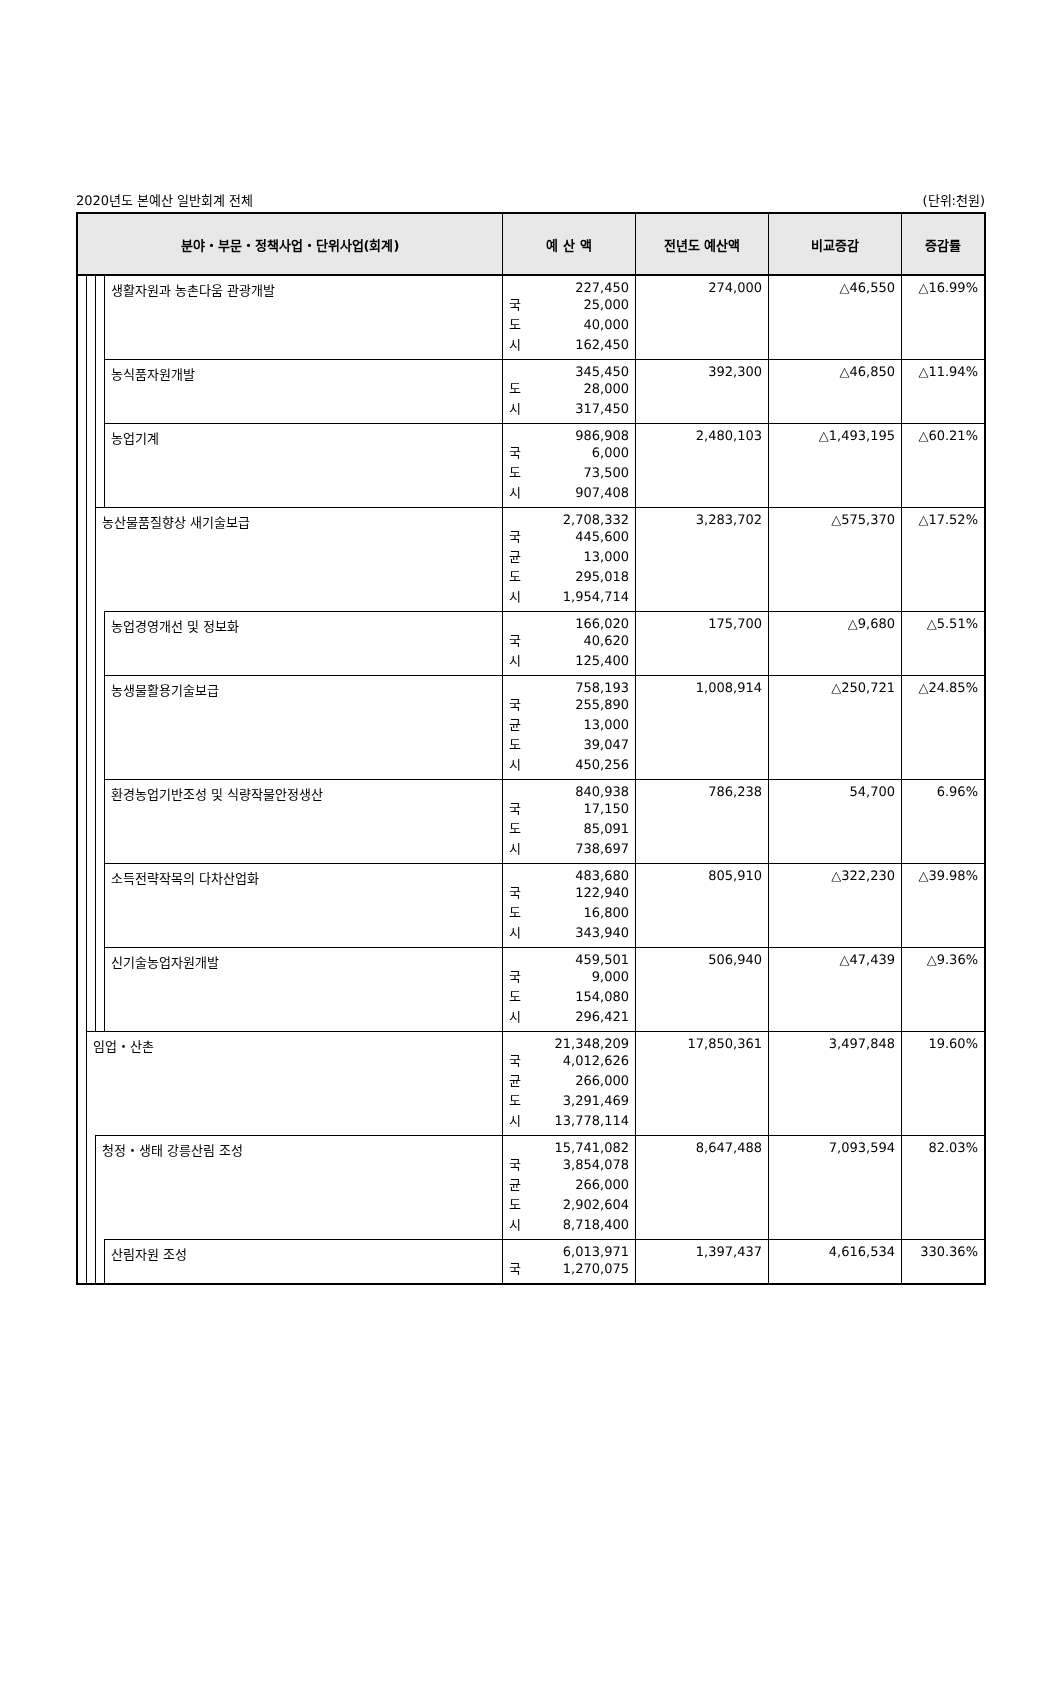2020년도 본예산 일반회계 전체 (단위:천원)
| 분야・부문・정책사업・단위사업(회계) | | | | 예 산 액 | 전년도 예산액 | 비교증감 | 증감률 |
| --- | --- | --- | --- | --- | --- | --- | --- |
| | | | 생활자원과 농촌다움 관광개발 | 227,450 국 25,000 도 40,000 시 162,450 | 274,000 | △46,550 | △16.99% |
| | | | 농식품자원개발 | 345,450 도 28,000 시 317,450 | 392,300 | △46,850 | △11.94% |
| | | | 농업기계 | 986,908 국 6,000 도 73,500 시 907,408 | 2,480,103 | △1,493,195 | △60.21% |
| | | 농산물품질향상 새기술보급 | | 2,708,332 국 445,600 균 13,000 도 295,018 시 1,954,714 | 3,283,702 | △575,370 | △17.52% |
| | | | 농업경영개선 및 정보화 | 166,020 국 40,620 시 125,400 | 175,700 | △9,680 | △5.51% |
| | | | 농생물활용기술보급 | 758,193 국 255,890 균 13,000 도 39,047 시 450,256 | 1,008,914 | △250,721 | △24.85% |
| | | | 환경농업기반조성 및 식량작물안정생산 | 840,938 국 17,150 도 85,091 시 738,697 | 786,238 | 54,700 | 6.96% |
| | | | 소득전략작목의 다차산업화 | 483,680 국 122,940 도 16,800 시 343,940 | 805,910 | △322,230 | △39.98% |
| | | | 신기술농업자원개발 | 459,501 국 9,000 도 154,080 시 296,421 | 506,940 | △47,439 | △9.36% |
| | 임업・산촌 | | | 21,348,209 국 4,012,626 균 266,000 도 3,291,469 시 13,778,114 | 17,850,361 | 3,497,848 | 19.60% |
| | | 청정・생태 강릉산림 조성 | | 15,741,082 국 3,854,078 균 266,000 도 2,902,604 시 8,718,400 | 8,647,488 | 7,093,594 | 82.03% |
| | | | 산림자원 조성 | 6,013,971 국 1,270,075 | 1,397,437 | 4,616,534 | 330.36% |